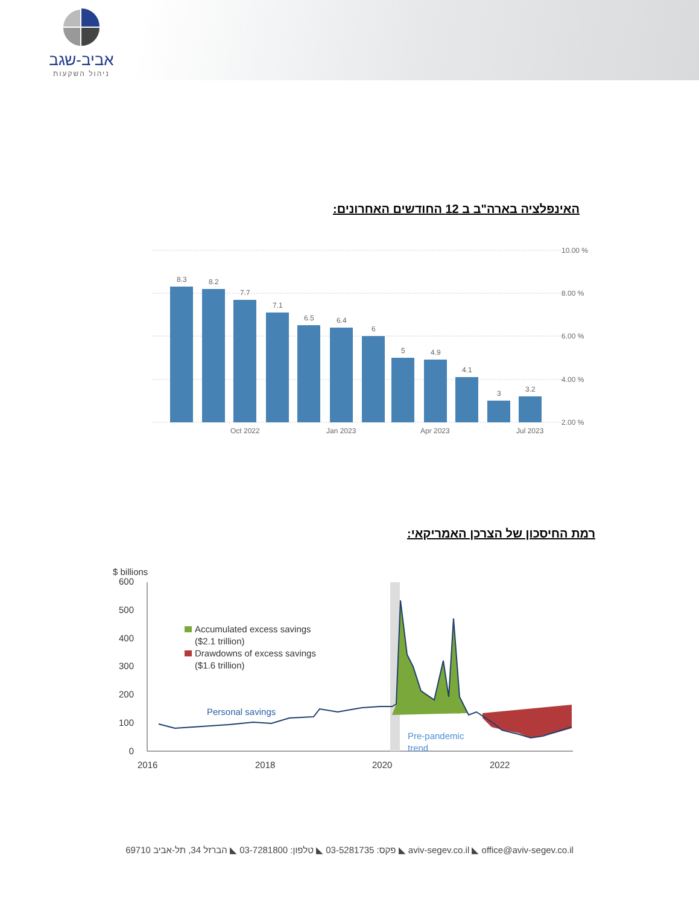אביב-שגב
ניהול השקעות
האינפלציה בארה"ב ב 12 החודשים האחרונים:
8.3
8.2
7.7
7.1
6.5
6.4
6
5
4.9
4.1
3
3.2
10.00 %
8.00 %
6.00 %
4.00 %
2.00 %
Oct 2022
Jan 2023
Apr 2023
Jul 2023
רמת החיסכון של הצרכן האמריקאי:
$ billions
600
500
400
300
200
100
0
Accumulated excess savings
($2.1 trillion)
Drawdowns of excess savings
($1.6 trillion)
Personal savings
Pre-pandemic
trend
2016
2018
2020
2022
הברזל 34, תל-אביב 69710 ◣ טלפון: 03-7281800 ◣ פקס: 03-5281735 ◣ aviv-segev.co.il ◣ office@aviv-segev.co.il